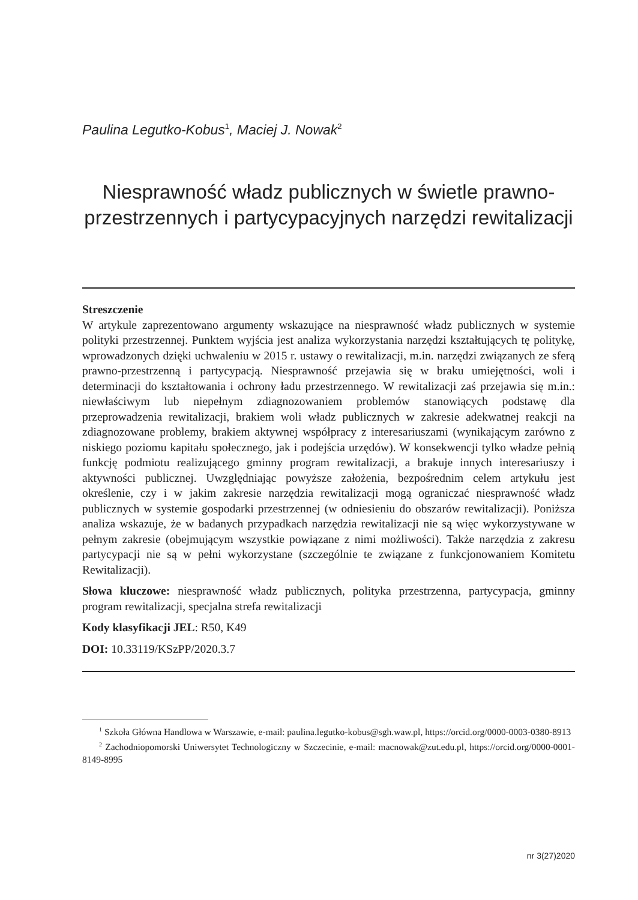Paulina Legutko-Kobus<sup>1</sup>, Maciej J. Nowak<sup>2</sup>
Niesprawność władz publicznych w świetle prawno-przestrzennych i partycypacyjnych narzędzi rewitalizacji
Streszczenie
W artykule zaprezentowano argumenty wskazujące na niesprawność władz publicznych w systemie polityki przestrzennej. Punktem wyjścia jest analiza wykorzystania narzędzi kształtujących tę politykę, wprowadzonych dzięki uchwaleniu w 2015 r. ustawy o rewitalizacji, m.in. narzędzi związanych ze sferą prawno-przestrzenną i partycypacją. Niesprawność przejawia się w braku umiejętności, woli i determinacji do kształtowania i ochrony ładu przestrzennego. W rewitalizacji zaś przejawia się m.in.: niewłaściwym lub niepełnym zdiagnozowaniem problemów stanowiących podstawę dla przeprowadzenia rewitalizacji, brakiem woli władz publicznych w zakresie adekwatnej reakcji na zdiagnozowane problemy, brakiem aktywnej współpracy z interesariuszami (wynikającym zarówno z niskiego poziomu kapitału społecznego, jak i podejścia urzędów). W konsekwencji tylko władze pełnią funkcję podmiotu realizującego gminny program rewitalizacji, a brakuje innych interesariuszy i aktywności publicznej. Uwzględniając powyższe założenia, bezpośrednim celem artykułu jest określenie, czy i w jakim zakresie narzędzia rewitalizacji mogą ograniczać niesprawność władz publicznych w systemie gospodarki przestrzennej (w odniesieniu do obszarów rewitalizacji). Poniższa analiza wskazuje, że w badanych przypadkach narzędzia rewitalizacji nie są więc wykorzystywane w pełnym zakresie (obejmującym wszystkie powiązane z nimi możliwości). Także narzędzia z zakresu partycypacji nie są w pełni wykorzystane (szczególnie te związane z funkcjonowaniem Komitetu Rewitalizacji).
Słowa kluczowe: niesprawność władz publicznych, polityka przestrzenna, partycypacja, gminny program rewitalizacji, specjalna strefa rewitalizacji
Kody klasyfikacji JEL: R50, K49
DOI: 10.33119/KSzPP/2020.3.7
<sup>1</sup> Szkoła Główna Handlowa w Warszawie, e-mail: paulina.legutko-kobus@sgh.waw.pl, https://orcid.org/0000-0003-0380-8913
<sup>2</sup> Zachodniopomorski Uniwersytet Technologiczny w Szczecinie, e-mail: macnowak@zut.edu.pl, https://orcid.org/0000-0001-8149-8995
nr 3(27)2020